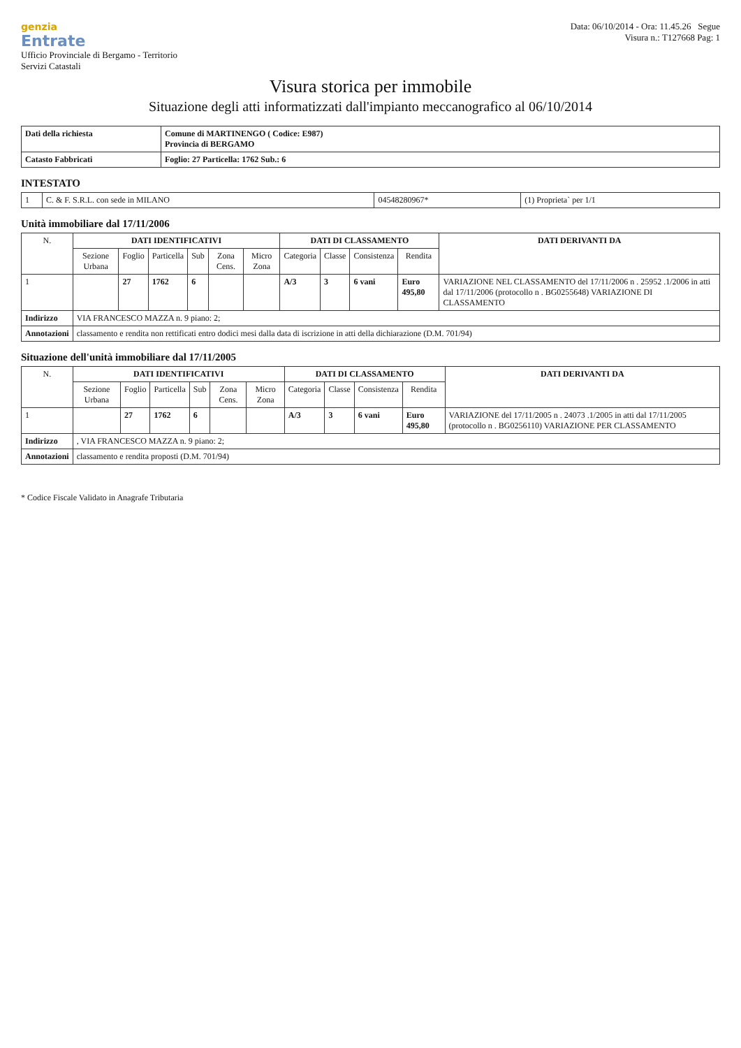genzia
Entrate
Ufficio Provinciale di Bergamo - Territorio
Servizi Catastali
Data: 06/10/2014 - Ora: 11.45.26 Segue
Visura n.: T127668 Pag: 1
Visura storica per immobile
Situazione degli atti informatizzati dall'impianto meccanografico al 06/10/2014
| Dati della richiesta | Comune di MARTINENGO ( Codice: E987) Provincia di BERGAMO |
| Catasto Fabbricati | Foglio: 27 Particella: 1762 Sub.: 6 |
INTESTATO
| 1 | C. & F. S.R.L. con sede in MILANO | 04548280967* | (1) Proprieta` per 1/1 |
Unità immobiliare dal 17/11/2006
| N. | DATI IDENTIFICATIVI | | | | | | DATI DI CLASSAMENTO | | | | DATI DERIVANTI DA |
| --- | --- | --- | --- | --- | --- | --- | --- | --- | --- | --- | --- |
| | Sezione Urbana | Foglio | Particella | Sub | Zona Cens. | Micro Zona | Categoria | Classe | Consistenza | Rendita | |
| 1 | | 27 | 1762 | 6 | | | A/3 | 3 | 6 vani | Euro 495,80 | VARIAZIONE NEL CLASSAMENTO del 17/11/2006 n . 25952 .1/2006 in atti dal 17/11/2006 (protocollo n . BG0255648) VARIAZIONE DI CLASSAMENTO |
| Indirizzo | VIA FRANCESCO MAZZA n. 9 piano: 2; | | | | | | | | | | |
| Annotazioni | classamento e rendita non rettificati entro dodici mesi dalla data di iscrizione in atti della dichiarazione (D.M. 701/94) | | | | | | | | | | |
Situazione dell'unità immobiliare dal 17/11/2005
| N. | DATI IDENTIFICATIVI | | | | | | DATI DI CLASSAMENTO | | | | DATI DERIVANTI DA |
| --- | --- | --- | --- | --- | --- | --- | --- | --- | --- | --- | --- |
| | Sezione Urbana | Foglio | Particella | Sub | Zona Cens. | Micro Zona | Categoria | Classe | Consistenza | Rendita | |
| 1 | | 27 | 1762 | 6 | | | A/3 | 3 | 6 vani | Euro 495,80 | VARIAZIONE del 17/11/2005 n . 24073 .1/2005 in atti dal 17/11/2005 (protocollo n . BG0256110) VARIAZIONE PER CLASSAMENTO |
| Indirizzo | , VIA FRANCESCO MAZZA n. 9 piano: 2; | | | | | | | | | | |
| Annotazioni | classamento e rendita proposti (D.M. 701/94) | | | | | | | | | | |
* Codice Fiscale Validato in Anagrafe Tributaria